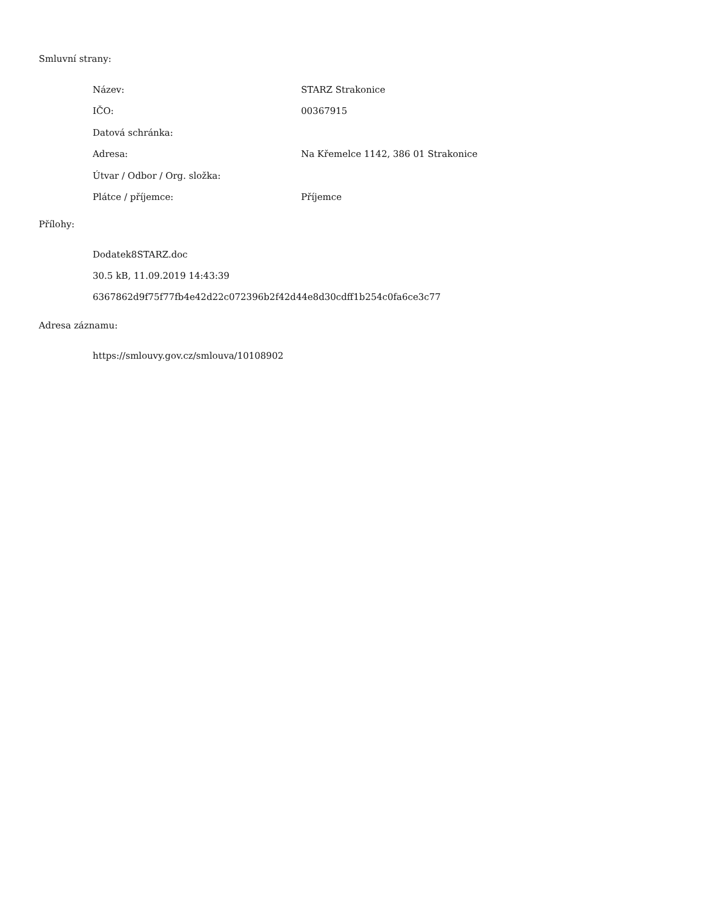Smluvní strany:
| Název: | STARZ Strakonice |
| IČO: | 00367915 |
| Datová schránka: | |
| Adresa: | Na Křemelce 1142, 386 01 Strakonice |
| Útvar / Odbor / Org. složka: | |
| Plátce / příjemce: | Příjemce |
Přílohy:
Dodatek8STARZ.doc
30.5 kB, 11.09.2019 14:43:39
6367862d9f75f77fb4e42d22c072396b2f42d44e8d30cdff1b254c0fa6ce3c77
Adresa záznamu:
https://smlouvy.gov.cz/smlouva/10108902